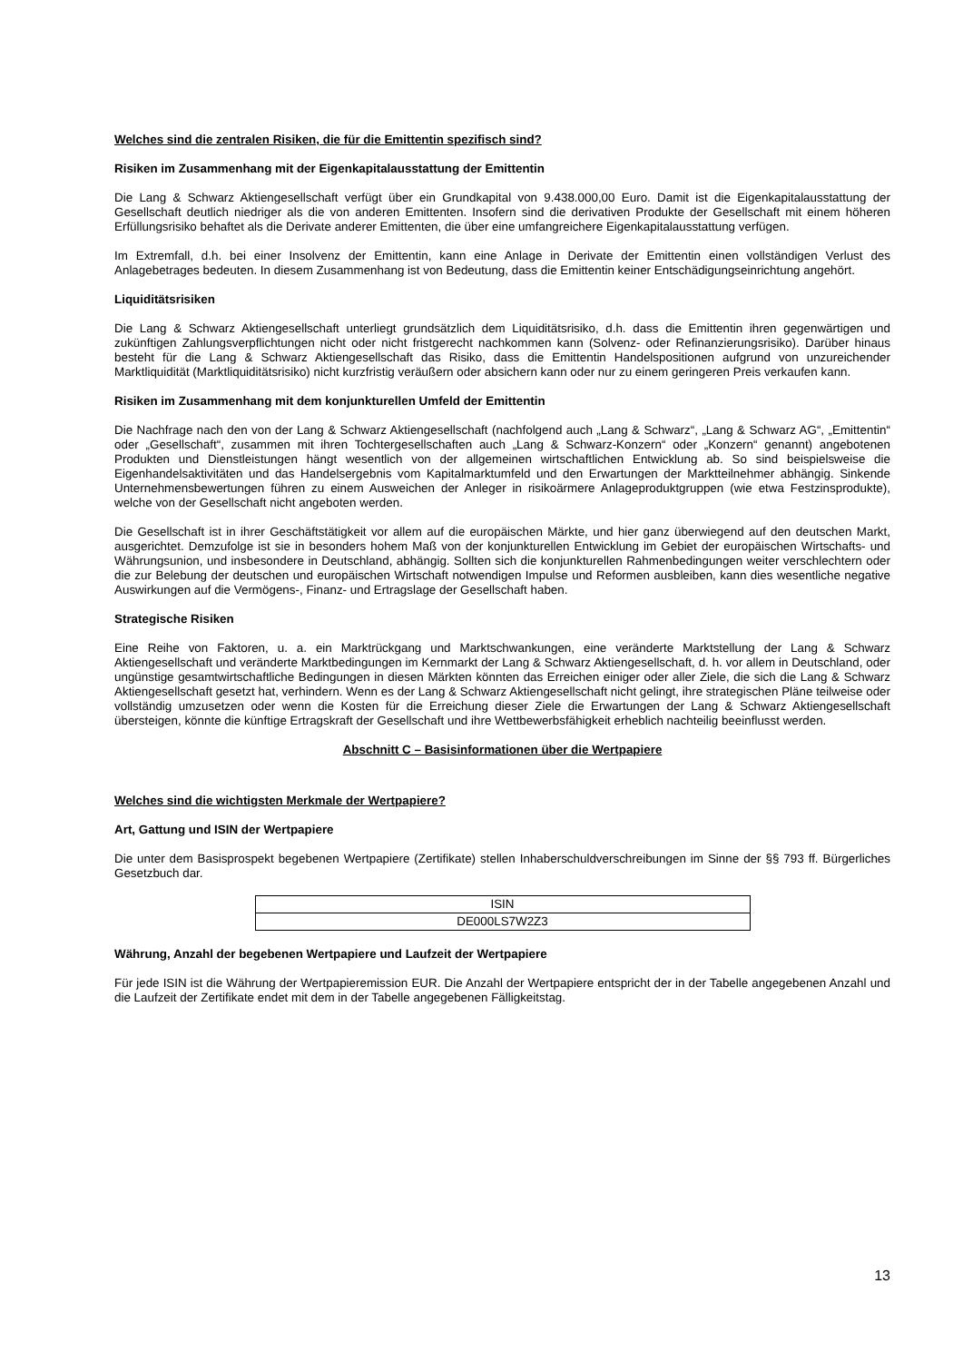Welches sind die zentralen Risiken, die für die Emittentin spezifisch sind?
Risiken im Zusammenhang mit der Eigenkapitalausstattung der Emittentin
Die Lang & Schwarz Aktiengesellschaft verfügt über ein Grundkapital von 9.438.000,00 Euro. Damit ist die Eigenkapitalausstattung der Gesellschaft deutlich niedriger als die von anderen Emittenten. Insofern sind die derivativen Produkte der Gesellschaft mit einem höheren Erfüllungsrisiko behaftet als die Derivate anderer Emittenten, die über eine umfangreichere Eigenkapitalausstattung verfügen.
Im Extremfall, d.h. bei einer Insolvenz der Emittentin, kann eine Anlage in Derivate der Emittentin einen vollständigen Verlust des Anlagebetrages bedeuten. In diesem Zusammenhang ist von Bedeutung, dass die Emittentin keiner Entschädigungseinrichtung angehört.
Liquiditätsrisiken
Die Lang & Schwarz Aktiengesellschaft unterliegt grundsätzlich dem Liquiditätsrisiko, d.h. dass die Emittentin ihren gegenwärtigen und zukünftigen Zahlungsverpflichtungen nicht oder nicht fristgerecht nachkommen kann (Solvenz- oder Refinanzierungsrisiko). Darüber hinaus besteht für die Lang & Schwarz Aktiengesellschaft das Risiko, dass die Emittentin Handelspositionen aufgrund von unzureichender Marktliquidität (Marktliquiditätsrisiko) nicht kurzfristig veräußern oder absichern kann oder nur zu einem geringeren Preis verkaufen kann.
Risiken im Zusammenhang mit dem konjunkturellen Umfeld der Emittentin
Die Nachfrage nach den von der Lang & Schwarz Aktiengesellschaft (nachfolgend auch „Lang & Schwarz“, „Lang & Schwarz AG“, „Emittentin“ oder „Gesellschaft“, zusammen mit ihren Tochtergesellschaften auch „Lang & Schwarz-Konzern“ oder „Konzern“ genannt) angebotenen Produkten und Dienstleistungen hängt wesentlich von der allgemeinen wirtschaftlichen Entwicklung ab. So sind beispielsweise die Eigenhandelsaktivitäten und das Handelsergebnis vom Kapitalmarktumfeld und den Erwartungen der Marktteilnehmer abhängig. Sinkende Unternehmensbewertungen führen zu einem Ausweichen der Anleger in risikoärmere Anlageproduktgruppen (wie etwa Festzinsprodukte), welche von der Gesellschaft nicht angeboten werden.
Die Gesellschaft ist in ihrer Geschäftstätigkeit vor allem auf die europäischen Märkte, und hier ganz überwiegend auf den deutschen Markt, ausgerichtet. Demzufolge ist sie in besonders hohem Maß von der konjunkturellen Entwicklung im Gebiet der europäischen Wirtschafts- und Währungsunion, und insbesondere in Deutschland, abhängig. Sollten sich die konjunkturellen Rahmenbedingungen weiter verschlechtern oder die zur Belebung der deutschen und europäischen Wirtschaft notwendigen Impulse und Reformen ausbleiben, kann dies wesentliche negative Auswirkungen auf die Vermögens-, Finanz- und Ertragslage der Gesellschaft haben.
Strategische Risiken
Eine Reihe von Faktoren, u. a. ein Marktrückgang und Marktschwankungen, eine veränderte Marktstellung der Lang & Schwarz Aktiengesellschaft und veränderte Marktbedingungen im Kernmarkt der Lang & Schwarz Aktiengesellschaft, d. h. vor allem in Deutschland, oder ungünstige gesamtwirtschaftliche Bedingungen in diesen Märkten könnten das Erreichen einiger oder aller Ziele, die sich die Lang & Schwarz Aktiengesellschaft gesetzt hat, verhindern. Wenn es der Lang & Schwarz Aktiengesellschaft nicht gelingt, ihre strategischen Pläne teilweise oder vollständig umzusetzen oder wenn die Kosten für die Erreichung dieser Ziele die Erwartungen der Lang & Schwarz Aktiengesellschaft übersteigen, könnte die künftige Ertragskraft der Gesellschaft und ihre Wettbewerbsfähigkeit erheblich nachteilig beeinflusst werden.
Abschnitt C – Basisinformationen über die Wertpapiere
Welches sind die wichtigsten Merkmale der Wertpapiere?
Art, Gattung und ISIN der Wertpapiere
Die unter dem Basisprospekt begebenen Wertpapiere (Zertifikate) stellen Inhaberschuldverschreibungen im Sinne der §§ 793 ff. Bürgerliches Gesetzbuch dar.
| ISIN |
| --- |
| DE000LS7W2Z3 |
Währung, Anzahl der begebenen Wertpapiere und Laufzeit der Wertpapiere
Für jede ISIN ist die Währung der Wertpapieremission EUR. Die Anzahl der Wertpapiere entspricht der in der Tabelle angegebenen Anzahl und die Laufzeit der Zertifikate endet mit dem in der Tabelle angegebenen Fälligkeitstag.
13